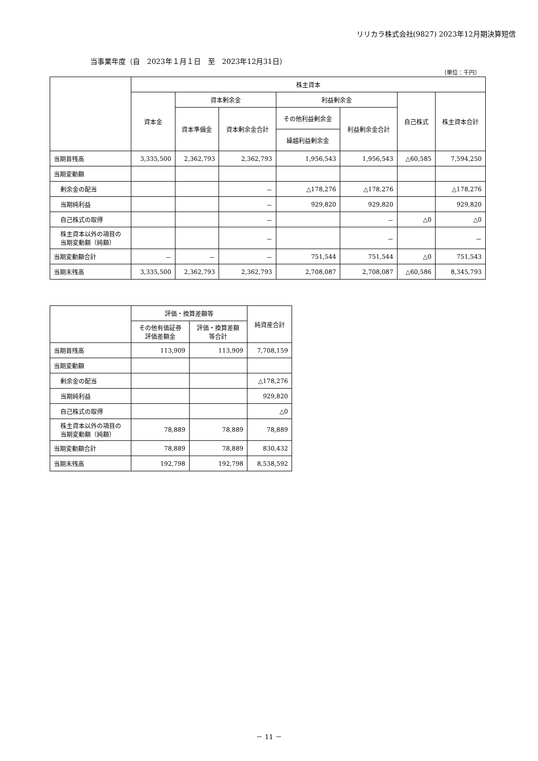リリカラ株式会社(9827) 2023年12月期決算短信
当事業年度（自　2023年１月１日　至　2023年12月31日）
（単位：千円）
| | 株主資本 | | | | | | |
| --- | --- | --- | --- | --- | --- | --- | --- |
| | 資本金 | 資本剰余金 | | 利益剰余金 | | 自己株式 | 株主資本合計 |
| | | 資本準備金 | 資本剰余金合計 | その他利益剰余金 | 利益剰余金合計 | | |
| | | | | 繰越利益剰余金 | | | |
| 当期首残高 | 3,335,500 | 2,362,793 | 2,362,793 | 1,956,543 | 1,956,543 | △60,585 | 7,594,250 |
| 当期変動額 | | | | | | | |
| 剰余金の配当 | | | － | △178,276 | △178,276 | | △178,276 |
| 当期純利益 | | | － | 929,820 | 929,820 | | 929,820 |
| 自己株式の取得 | | | － | | － | △0 | △0 |
| 株主資本以外の項目の 当期変動額（純額） | | | － | | － | | － |
| 当期変動額合計 | － | － | － | 751,544 | 751,544 | △0 | 751,543 |
| 当期末残高 | 3,335,500 | 2,362,793 | 2,362,793 | 2,708,087 | 2,708,087 | △60,586 | 8,345,793 |
| | 評価・換算差額等 | | 純資産合計 |
| --- | --- | --- | --- |
| | その他有価証券 評価差額金 | 評価・換算差額 等合計 | |
| 当期首残高 | 113,909 | 113,909 | 7,708,159 |
| 当期変動額 | | | |
| 剰余金の配当 | | | △178,276 |
| 当期純利益 | | | 929,820 |
| 自己株式の取得 | | | △0 |
| 株主資本以外の項目の 当期変動額（純額） | 78,889 | 78,889 | 78,889 |
| 当期変動額合計 | 78,889 | 78,889 | 830,432 |
| 当期末残高 | 192,798 | 192,798 | 8,538,592 |
－ 11 －